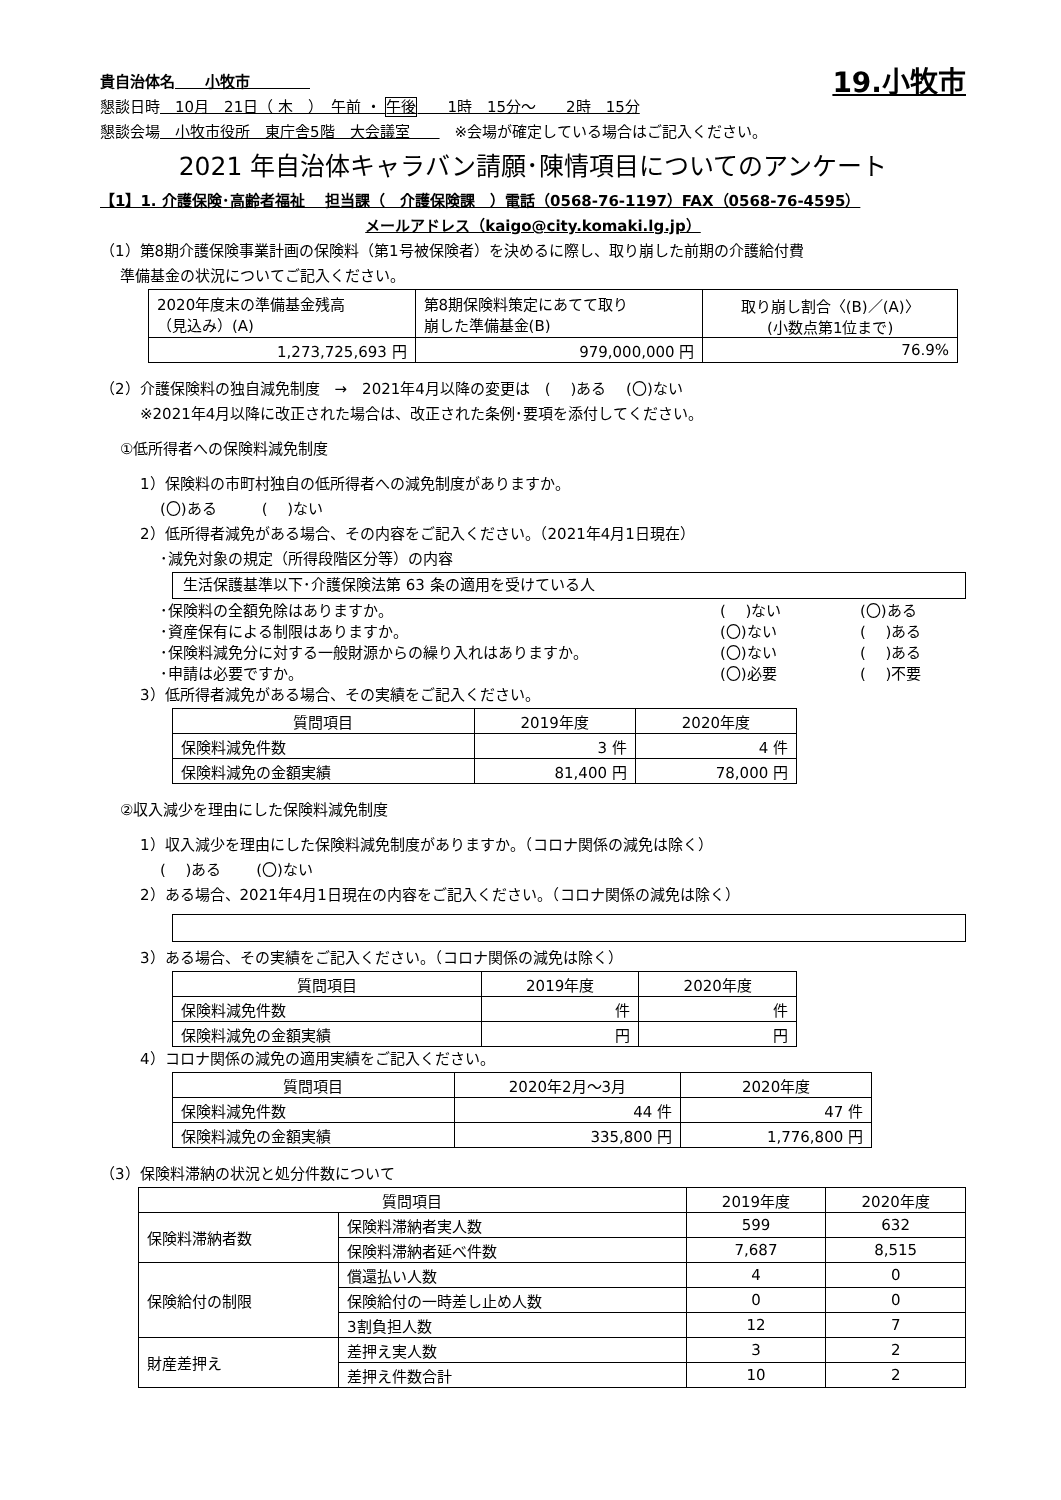貴自治体名　　小牧市　　　　
19.小牧市
懇談日時　10月　21日（ 木　）　午前 ・ 午後　　1時　15分～　　2時　15分
懇談会場　小牧市役所　東庁舎5階　大会議室　　　※会場が確定している場合はご記入ください。
2021 年自治体キャラバン請願･陳情項目についてのアンケート
【1】1. 介護保険･高齢者福祉　 担当課（　介護保険課　）電話（0568-76-1197）FAX（0568-76-4595）
メールアドレス（kaigo@city.komaki.lg.jp）
（1）第8期介護保険事業計画の保険料（第1号被保険者）を決めるに際し、取り崩した前期の介護給付費
準備基金の状況についてご記入ください。
| 2020年度末の準備基金残高 （見込み）(A) | 第8期保険料策定にあてて取り 崩した準備基金(B) | 取り崩し割合〈(B)／(A)〉 (小数点第1位まで) |
| 1,273,725,693 円 | 979,000,000 円 | 76.9% |
（2）介護保険料の独自減免制度　→　2021年4月以降の変更は　(　 )ある　 (〇)ない
※2021年4月以降に改正された場合は、改正された条例･要項を添付してください。
①低所得者への保険料減免制度
1）保険料の市町村独自の低所得者への減免制度がありますか。
(〇)ある　　　(　 )ない
2）低所得者減免がある場合、その内容をご記入ください。（2021年4月1日現在）
･減免対象の規定（所得段階区分等）の内容
生活保護基準以下･介護保険法第 63 条の適用を受けている人
･保険料の全額免除はありますか。 (　 )ない (〇)ある
･資産保有による制限はありますか。 (〇)ない (　 )ある
･保険料減免分に対する一般財源からの繰り入れはありますか。 (〇)ない (　 )ある
･申請は必要ですか。 (〇)必要 (　 )不要
3）低所得者減免がある場合、その実績をご記入ください。
| 質問項目 | 2019年度 | 2020年度 |
| 保険料減免件数 | 3 件 | 4 件 |
| 保険料減免の金額実績 | 81,400 円 | 78,000 円 |
②収入減少を理由にした保険料減免制度
1）収入減少を理由にした保険料減免制度がありますか。（コロナ関係の減免は除く）
(　 )ある　　 (〇)ない
2）ある場合、2021年4月1日現在の内容をご記入ください。（コロナ関係の減免は除く）
3）ある場合、その実績をご記入ください。（コロナ関係の減免は除く）
| 質問項目 | 2019年度 | 2020年度 |
| 保険料減免件数 | 件 | 件 |
| 保険料減免の金額実績 | 円 | 円 |
4）コロナ関係の減免の適用実績をご記入ください。
| 質問項目 | 2020年2月～3月 | 2020年度 |
| 保険料減免件数 | 44 件 | 47 件 |
| 保険料減免の金額実績 | 335,800 円 | 1,776,800 円 |
（3）保険料滞納の状況と処分件数について
| 質問項目 | | 2019年度 | 2020年度 |
| 保険料滞納者数 | 保険料滞納者実人数 | 599 | 632 |
| | 保険料滞納者延べ件数 | 7,687 | 8,515 |
| 保険給付の制限 | 償還払い人数 | 4 | 0 |
| | 保険給付の一時差し止め人数 | 0 | 0 |
| | 3割負担人数 | 12 | 7 |
| 財産差押え | 差押え実人数 | 3 | 2 |
| | 差押え件数合計 | 10 | 2 |